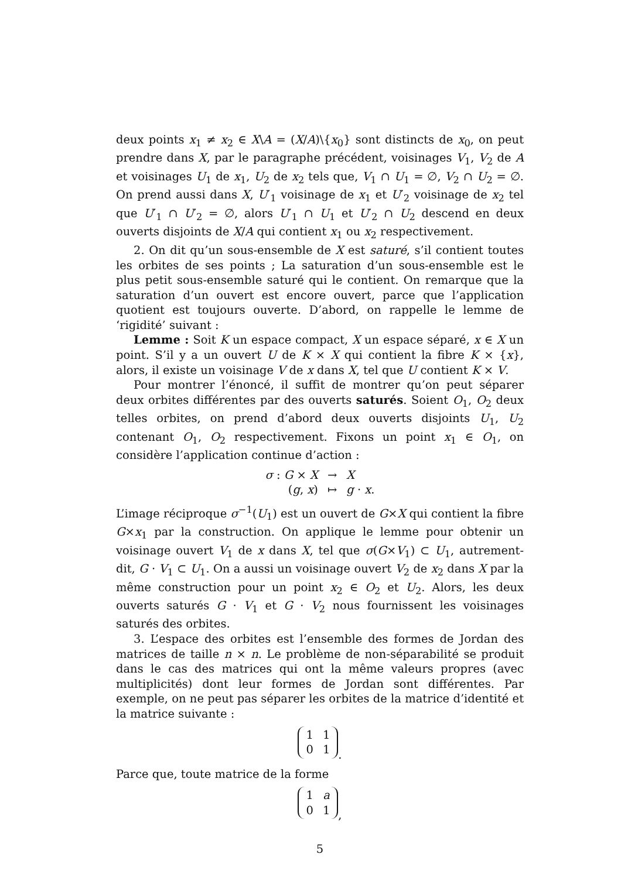deux points x<sub>1</sub> ≠ x<sub>2</sub> ∈ X\A = (X/A)\{x<sub>0</sub>} sont distincts de x<sub>0</sub>, on peut prendre dans X, par le paragraphe précédent, voisinages V<sub>1</sub>, V<sub>2</sub> de A et voisinages U<sub>1</sub> de x<sub>1</sub>, U<sub>2</sub> de x<sub>2</sub> tels que, V<sub>1</sub> ∩ U<sub>1</sub> = ∅, V<sub>2</sub> ∩ U<sub>2</sub> = ∅. On prend aussi dans X, U′<sub>1</sub> voisinage de x<sub>1</sub> et U′<sub>2</sub> voisinage de x<sub>2</sub> tel que U′<sub>1</sub> ∩ U′<sub>2</sub> = ∅, alors U′<sub>1</sub> ∩ U<sub>1</sub> et U′<sub>2</sub> ∩ U<sub>2</sub> descend en deux ouverts disjoints de X/A qui contient x<sub>1</sub> ou x<sub>2</sub> respectivement.
2. On dit qu’un sous-ensemble de X est saturé, s’il contient toutes les orbites de ses points ; La saturation d’un sous-ensemble est le plus petit sous-ensemble saturé qui le contient. On remarque que la saturation d’un ouvert est encore ouvert, parce que l’application quotient est toujours ouverte. D’abord, on rappelle le lemme de ‘rigidité’ suivant :
Lemme : Soit K un espace compact, X un espace séparé, x ∈ X un point. S’il y a un ouvert U de K × X qui contient la fibre K × {x}, alors, il existe un voisinage V de x dans X, tel que U contient K × V.
Pour montrer l’énoncé, il suffit de montrer qu’on peut séparer deux orbites différentes par des ouverts saturés. Soient O<sub>1</sub>, O<sub>2</sub> deux telles orbites, on prend d’abord deux ouverts disjoints U<sub>1</sub>, U<sub>2</sub> contenant O<sub>1</sub>, O<sub>2</sub> respectivement. Fixons un point x<sub>1</sub> ∈ O<sub>1</sub>, on considère l’application continue d’action :
| σ : G × X | → | X |
| ( g , x ) | ↦ | g · x . |
L’image réciproque σ<sup>−1</sup>(U<sub>1</sub>) est un ouvert de G×X qui contient la fibre G×x<sub>1</sub> par la construction. On applique le lemme pour obtenir un voisinage ouvert V<sub>1</sub> de x dans X, tel que σ(G×V<sub>1</sub>) ⊂ U<sub>1</sub>, autrement-dit, G · V<sub>1</sub> ⊂ U<sub>1</sub>. On a aussi un voisinage ouvert V<sub>2</sub> de x<sub>2</sub> dans X par la même construction pour un point x<sub>2</sub> ∈ O<sub>2</sub> et U<sub>2</sub>. Alors, les deux ouverts saturés G · V<sub>1</sub> et G · V<sub>2</sub> nous fournissent les voisinages saturés des orbites.
3. L’espace des orbites est l’ensemble des formes de Jordan des matrices de taille n × n. Le problème de non-séparabilité se produit dans le cas des matrices qui ont la même valeurs propres (avec multiplicités) dont leur formes de Jordan sont différentes. Par exemple, on ne peut pas séparer les orbites de la matrice d’identité et la matrice suivante :
| 1 | 1 |
| 0 | 1 |
.
Parce que, toute matrice de la forme
| 1 | a |
| 0 | 1 |
,
5